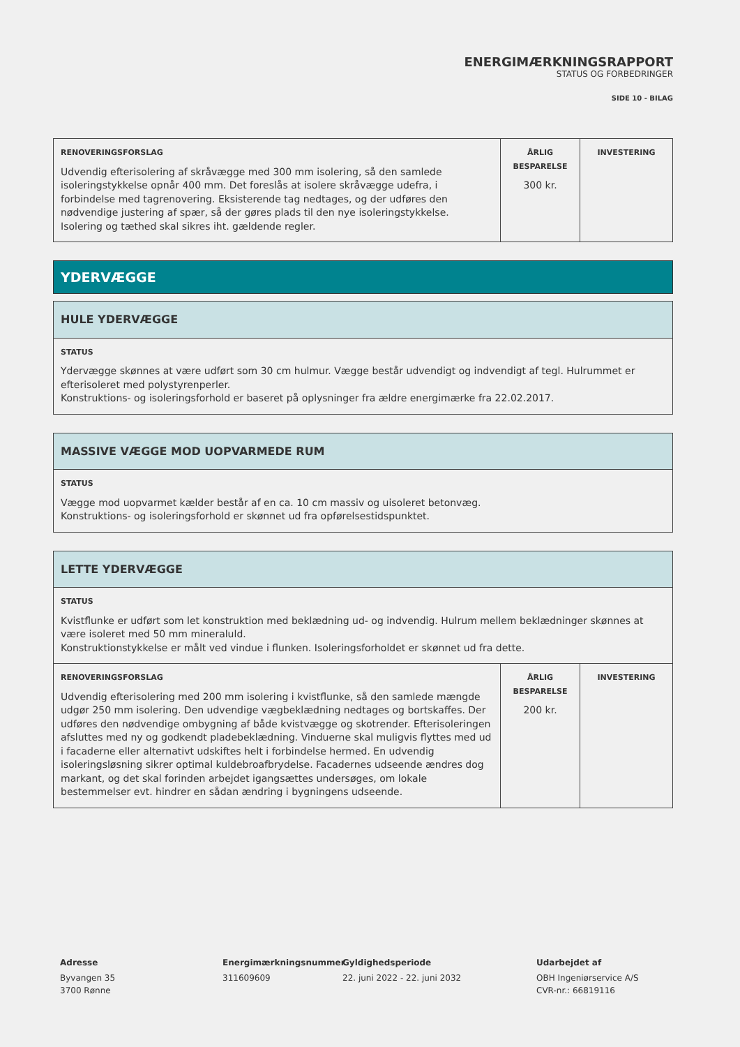ENERGIMÆRKNINGSRAPPORT
STATUS OG FORBEDRINGER
SIDE 10 - BILAG
| RENOVERINGSFORSLAG Udvendig efterisolering af skråvægge med 300 mm isolering, så den samlede isoleringstykkelse opnår 400 mm. Det foreslås at isolere skråvægge udefra, i forbindelse med tagrenovering. Eksisterende tag nedtages, og der udføres den nødvendige justering af spær, så der gøres plads til den nye isoleringstykkelse. Isolering og tæthed skal sikres iht. gældende regler. | ÅRLIG BESPARELSE 300 kr. | INVESTERING |
YDERVÆGGE
| HULE YDERVÆGGE |
| --- |
| STATUS Ydervægge skønnes at være udført som 30 cm hulmur. Vægge består udvendigt og indvendigt af tegl. Hulrummet er efterisoleret med polystyrenperler. Konstruktions- og isoleringsforhold er baseret på oplysninger fra ældre energimærke fra 22.02.2017. |
| MASSIVE VÆGGE MOD UOPVARMEDE RUM |
| --- |
| STATUS Vægge mod uopvarmet kælder består af en ca. 10 cm massiv og uisoleret betonvæg. Konstruktions- og isoleringsforhold er skønnet ud fra opførelsestidspunktet. |
| LETTE YDERVÆGGE | | |
| --- | --- | --- |
| STATUS Kvistflunke er udført som let konstruktion med beklædning ud- og indvendig. Hulrum mellem beklædninger skønnes at være isoleret med 50 mm mineraluld. Konstruktionstykkelse er målt ved vindue i flunken. Isoleringsforholdet er skønnet ud fra dette. | | |
| RENOVERINGSFORSLAG Udvendig efterisolering med 200 mm isolering i kvistflunke, så den samlede mængde udgør 250 mm isolering. Den udvendige vægbeklædning nedtages og bortskaffes. Der udføres den nødvendige ombygning af både kvistvægge og skotrender. Efterisoleringen afsluttes med ny og godkendt pladebeklædning. Vinduerne skal muligvis flyttes med ud i facaderne eller alternativt udskiftes helt i forbindelse hermed. En udvendig isoleringsløsning sikrer optimal kuldebroafbrydelse. Facadernes udseende ændres dog markant, og det skal forinden arbejdet igangsættes undersøges, om lokale bestemmelser evt. hindrer en sådan ændring i bygningens udseende. | ÅRLIG BESPARELSE 200 kr. | INVESTERING |
Adresse
Byvangen 35
3700 Rønne
Energimærkningsnummer
311609609
Gyldighedsperiode
22. juni 2022 - 22. juni 2032
Udarbejdet af
OBH Ingeniørservice A/S
CVR-nr.: 66819116